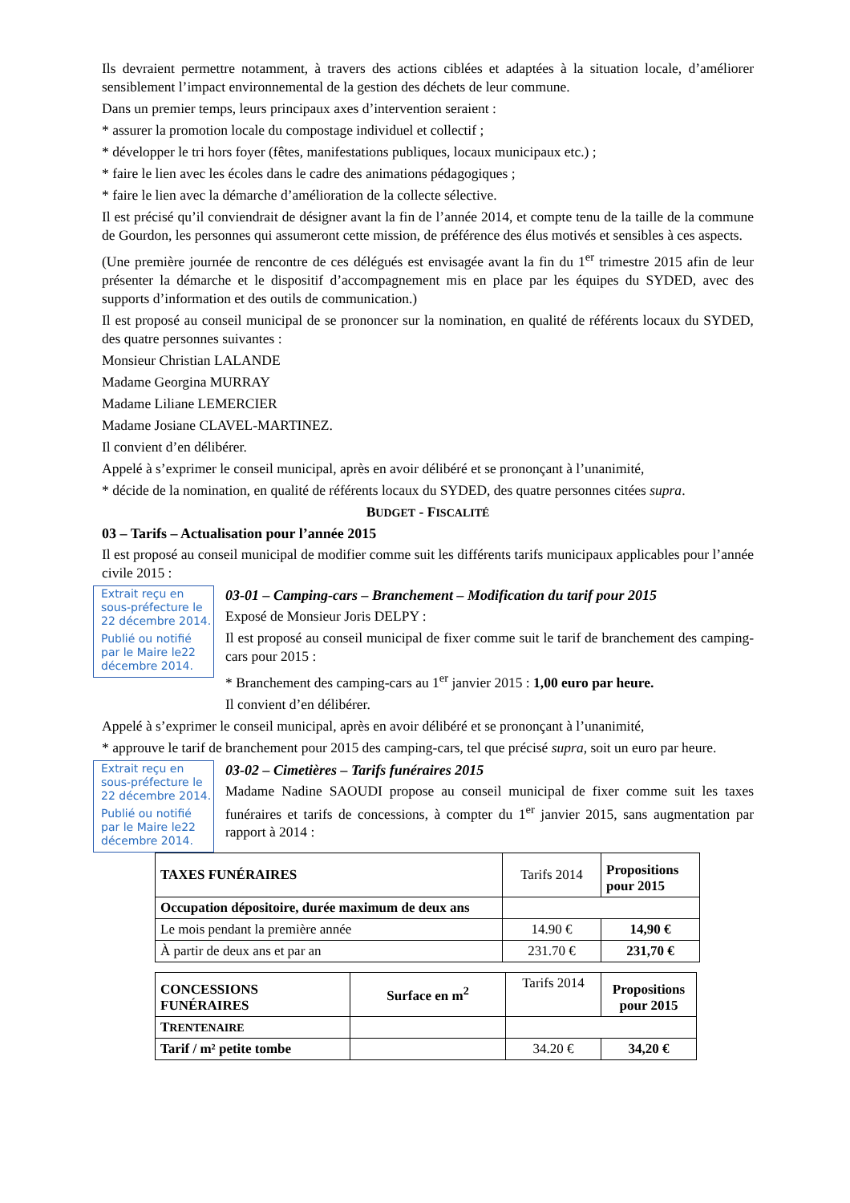Ils devraient permettre notamment, à travers des actions ciblées et adaptées à la situation locale, d’améliorer sensiblement l’impact environnemental de la gestion des déchets de leur commune.
Dans un premier temps, leurs principaux axes d’intervention seraient :
* assurer la promotion locale du compostage individuel et collectif ;
* développer le tri hors foyer (fêtes, manifestations publiques, locaux municipaux etc.) ;
* faire le lien avec les écoles dans le cadre des animations pédagogiques ;
* faire le lien avec la démarche d’amélioration de la collecte sélective.
Il est précisé qu’il conviendrait de désigner avant la fin de l’année 2014, et compte tenu de la taille de la commune de Gourdon, les personnes qui assumeront cette mission, de préférence des élus motivés et sensibles à ces aspects.
(Une première journée de rencontre de ces délégués est envisagée avant la fin du 1<sup>er</sup> trimestre 2015 afin de leur présenter la démarche et le dispositif d’accompagnement mis en place par les équipes du SYDED, avec des supports d’information et des outils de communication.)
Il est proposé au conseil municipal de se prononcer sur la nomination, en qualité de référents locaux du SYDED, des quatre personnes suivantes :
Monsieur Christian LALANDE
Madame Georgina MURRAY
Madame Liliane LEMERCIER
Madame Josiane CLAVEL-MARTINEZ.
Il convient d’en délibérer.
Appelé à s’exprimer le conseil municipal, après en avoir délibéré et se prononçant à l’unanimité,
* décide de la nomination, en qualité de référents locaux du SYDED, des quatre personnes citées supra.
BUDGET - FISCALITÉ
03 – Tarifs – Actualisation pour l’année 2015
Il est proposé au conseil municipal de modifier comme suit les différents tarifs municipaux applicables pour l’année civile 2015 :
Extrait reçu en sous-préfecture le 22 décembre 2014.
Publié ou notifié par le Maire le22 décembre 2014.
03-01 – Camping-cars – Branchement – Modification du tarif pour 2015
Exposé de Monsieur Joris DELPY :
Il est proposé au conseil municipal de fixer comme suit le tarif de branchement des camping-cars pour 2015 :
* Branchement des camping-cars au 1<sup>er</sup> janvier 2015 : 1,00 euro par heure.
Il convient d’en délibérer.
Appelé à s’exprimer le conseil municipal, après en avoir délibéré et se prononçant à l’unanimité,
* approuve le tarif de branchement pour 2015 des camping-cars, tel que précisé supra, soit un euro par heure.
Extrait reçu en sous-préfecture le 22 décembre 2014.
Publié ou notifié par le Maire le22 décembre 2014.
03-02 – Cimetières – Tarifs funéraires 2015
Madame Nadine SAOUDI propose au conseil municipal de fixer comme suit les taxes funéraires et tarifs de concessions, à compter du 1<sup>er</sup> janvier 2015, sans augmentation par rapport à 2014 :
| TAXES FUNÉRAIRES | Tarifs 2014 | Propositions pour 2015 |
| Occupation dépositoire, durée maximum de deux ans | | |
| Le mois pendant la première année | 14.90 € | 14,90 € |
| À partir de deux ans et par an | 231.70 € | 231,70 € |
| CONCESSIONS FUNÉRAIRES | Surface en m<sup>2</sup> | Tarifs 2014 | Propositions pour 2015 |
| T RENTENAIRE | | | |
| Tarif / m² petite tombe | | 34.20 € | 34,20 € |